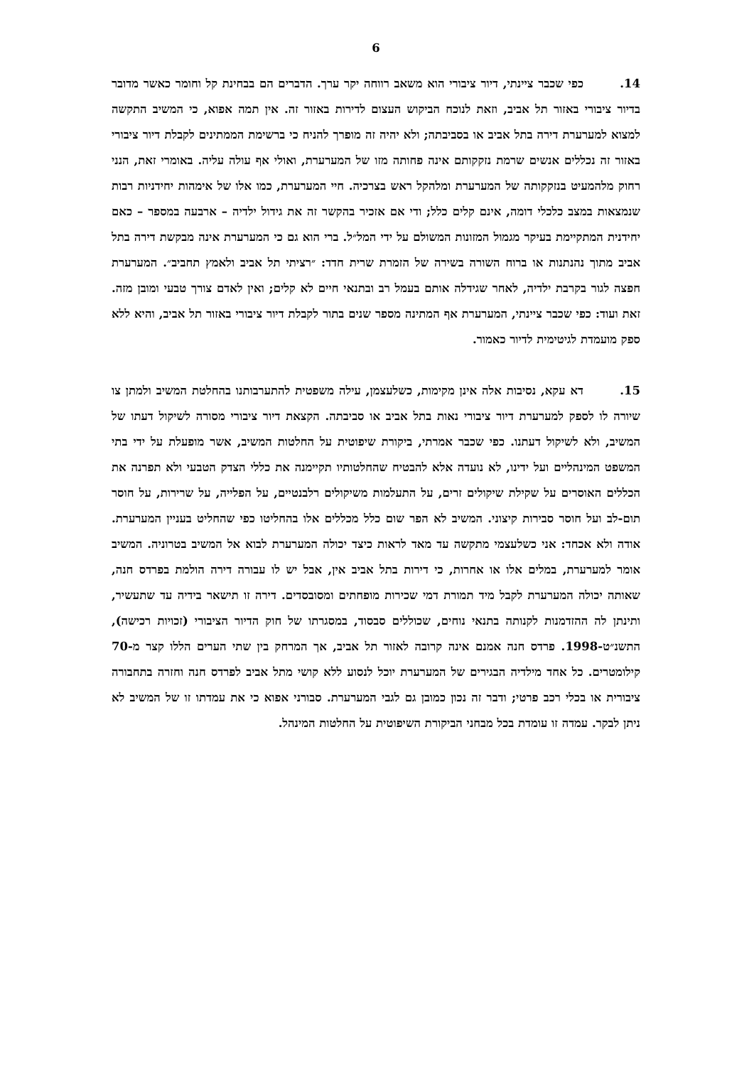6
14. כפי שכבר ציינתי, דיור ציבורי הוא משאב רווחה יקר ערך. הדברים הם בבחינת קל וחומר כאשר מדובר בדיור ציבורי באזור תל אביב, וזאת לנוכח הביקוש העצום לדירות באזור זה. אין תמה אפוא, כי המשיב התקשה למצוא למערערת דירה בתל אביב או בסביבתה; ולא יהיה זה מופרך להניח כי ברשימת הממתינים לקבלת דיור ציבורי באזור זה נכללים אנשים שרמת נזקקותם אינה פחותה מזו של המערערת, ואולי אף עולה עליה. באומרי זאת, הנני רחוק מלהמעיט בנזקקותה של המערערת ומלהקל ראש בצרכיה. חיי המערערת, כמו אלו של אימהות יחידניות רבות שנמצאות במצב כלכלי דומה, אינם קלים כלל; ודי אם אזכיר בהקשר זה את גידול ילדיה – ארבעה במספר – כאם יחידנית המתקיימת בעיקר מגמול המזונות המשולם על ידי המל״ל. ברי הוא גם כי המערערת אינה מבקשת דירה בתל אביב מתוך נהנתנות או ברוח השורה בשירה של הזמרת שרית חדד: ״רציתי תל אביב ולאמץ תחביב״. המערערת חפצה לגור בקרבת ילדיה, לאחר שגידלה אותם בעמל רב ובתנאי חיים לא קלים; ואין לאדם צורך טבעי ומובן מזה. זאת ועוד: כפי שכבר ציינתי, המערערת אף המתינה מספר שנים בתור לקבלת דיור ציבורי באזור תל אביב, והיא ללא ספק מועמדת לגיטימית לדיור כאמור.
15. דא עקא, נסיבות אלה אינן מקימות, כשלעצמן, עילה משפטית להתערבותנו בהחלטת המשיב ולמתן צו שיורה לו לספק למערערת דיור ציבורי נאות בתל אביב או סביבתה. הקצאת דיור ציבורי מסורה לשיקול דעתו של המשיב, ולא לשיקול דעתנו. כפי שכבר אמרתי, ביקורת שיפוטית על החלטות המשיב, אשר מופעלת על ידי בתי המשפט המינהליים ועל ידינו, לא נועדה אלא להבטיח שהחלטותיו תקיימנה את כללי הצדק הטבעי ולא תפרנה את הכללים האוסרים על שקילת שיקולים זרים, על התעלמות משיקולים רלבנטיים, על הפלייה, על שרירות, על חוסר תום-לב ועל חוסר סבירות קיצוני. המשיב לא הפר שום כלל מכללים אלו בהחליטו כפי שהחליט בעניין המערערת. אודה ולא אכחד: אני כשלעצמי מתקשה עד מאד לראות כיצד יכולה המערערת לבוא אל המשיב בטרוניה. המשיב אומר למערערת, במלים אלו או אחרות, כי דירות בתל אביב אין, אבל יש לו עבורה דירה הולמת בפרדס חנה, שאותה יכולה המערערת לקבל מיד תמורת דמי שכירות מופחתים ומסובסדים. דירה זו תישאר בידיה עד שתעשיר, ותינתן לה ההזדמנות לקנותה בתנאי נוחים, שכוללים סבסוד, במסגרתו של חוק הדיור הציבורי (זכויות רכישה), התשנ״ט-1998. פרדס חנה אמנם אינה קרובה לאזור תל אביב, אך המרחק בין שתי הערים הללו קצר מ-70 קילומטרים. כל אחד מילדיה הבגירים של המערערת יוכל לנסוע ללא קושי מתל אביב לפרדס חנה וחזרה בתחבורה ציבורית או בכלי רכב פרטי; ודבר זה נכון כמובן גם לגבי המערערת. סבורני אפוא כי את עמדתו זו של המשיב לא ניתן לבקר. עמדה זו עומדת בכל מבחני הביקורת השיפוטית על החלטות המינהל.